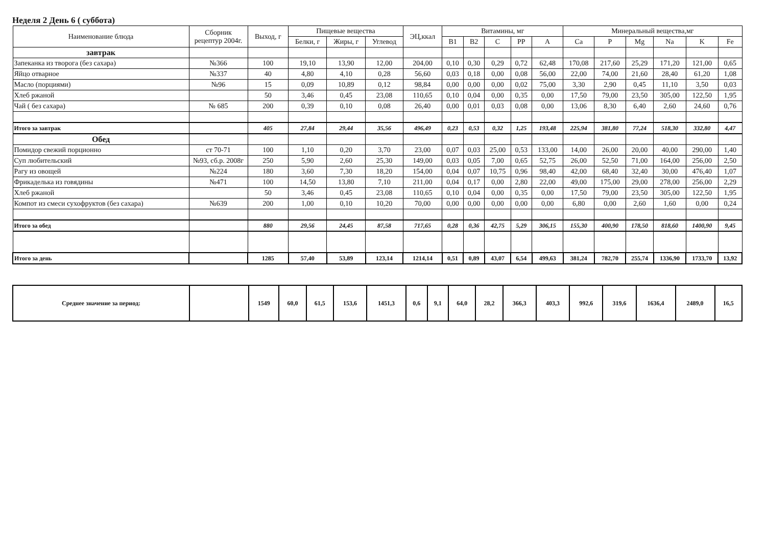Неделя 2 День 6 ( суббота)
| Наименование блюда | Сборник рецептур 2004г. | Выход, г | Пищевые вещества | | | ЭЦ,ккал | Витамины, мг | | | | | Минеральный вещества,мг | | | | | |
| --- | --- | --- | --- | --- | --- | --- | --- | --- | --- | --- | --- | --- | --- | --- | --- | --- | --- |
| | | | Белки, г | Жиры, г | Углевод | | B1 | B2 | C | PP | A | Ca | P | Mg | Na | K | Fe |
| завтрак | | | | | | | | | | | | | | | | | |
| Запеканка из творога (без сахара) | №366 | 100 | 19,10 | 13,90 | 12,00 | 204,00 | 0,10 | 0,30 | 0,29 | 0,72 | 62,48 | 170,08 | 217,60 | 25,29 | 171,20 | 121,00 | 0,65 |
| Яйцо отварное | №337 | 40 | 4,80 | 4,10 | 0,28 | 56,60 | 0,03 | 0,18 | 0,00 | 0,08 | 56,00 | 22,00 | 74,00 | 21,60 | 28,40 | 61,20 | 1,08 |
| Масло (порциями) | №96 | 15 | 0,09 | 10,89 | 0,12 | 98,84 | 0,00 | 0,00 | 0,00 | 0,02 | 75,00 | 3,30 | 2,90 | 0,45 | 11,10 | 3,50 | 0,03 |
| Хлеб ржаной | | 50 | 3,46 | 0,45 | 23,08 | 110,65 | 0,10 | 0,04 | 0,00 | 0,35 | 0,00 | 17,50 | 79,00 | 23,50 | 305,00 | 122,50 | 1,95 |
| Чай ( без сахара) | № 685 | 200 | 0,39 | 0,10 | 0,08 | 26,40 | 0,00 | 0,01 | 0,03 | 0,08 | 0,00 | 13,06 | 8,30 | 6,40 | 2,60 | 24,60 | 0,76 |
| Итого за завтрак | | 405 | 27,84 | 29,44 | 35,56 | 496,49 | 0,23 | 0,53 | 0,32 | 1,25 | 193,48 | 225,94 | 381,80 | 77,24 | 518,30 | 332,80 | 4,47 |
| Обед | | | | | | | | | | | | | | | | | |
| Помидор свежий порционно | ст 70-71 | 100 | 1,10 | 0,20 | 3,70 | 23,00 | 0,07 | 0,03 | 25,00 | 0,53 | 133,00 | 14,00 | 26,00 | 20,00 | 40,00 | 290,00 | 1,40 |
| Суп любительский | №93, сб.р. 2008г | 250 | 5,90 | 2,60 | 25,30 | 149,00 | 0,03 | 0,05 | 7,00 | 0,65 | 52,75 | 26,00 | 52,50 | 71,00 | 164,00 | 256,00 | 2,50 |
| Рагу из овощей | №224 | 180 | 3,60 | 7,30 | 18,20 | 154,00 | 0,04 | 0,07 | 10,75 | 0,96 | 98,40 | 42,00 | 68,40 | 32,40 | 30,00 | 476,40 | 1,07 |
| Фрикаделька из говядины | №471 | 100 | 14,50 | 13,80 | 7,10 | 211,00 | 0,04 | 0,17 | 0,00 | 2,80 | 22,00 | 49,00 | 175,00 | 29,00 | 278,00 | 256,00 | 2,29 |
| Хлеб ржаной | | 50 | 3,46 | 0,45 | 23,08 | 110,65 | 0,10 | 0,04 | 0,00 | 0,35 | 0,00 | 17,50 | 79,00 | 23,50 | 305,00 | 122,50 | 1,95 |
| Компот из смеси сухофруктов (без сахара) | №639 | 200 | 1,00 | 0,10 | 10,20 | 70,00 | 0,00 | 0,00 | 0,00 | 0,00 | 0,00 | 6,80 | 0,00 | 2,60 | 1,60 | 0,00 | 0,24 |
| Итого за обед | | 880 | 29,56 | 24,45 | 87,58 | 717,65 | 0,28 | 0,36 | 42,75 | 5,29 | 306,15 | 155,30 | 400,90 | 178,50 | 818,60 | 1400,90 | 9,45 |
| Итого за день | | 1285 | 57,40 | 53,89 | 123,14 | 1214,14 | 0,51 | 0,89 | 43,07 | 6,54 | 499,63 | 381,24 | 782,70 | 255,74 | 1336,90 | 1733,70 | 13,92 |
| Среднее значение за период: | | 1549 | 60,0 | 61,5 | 153,6 | 1451,3 | 0,6 | 9,1 | 64,0 | 28,2 | 366,3 | 403,3 | 992,6 | 319,6 | 1636,4 | 2489,0 | 16,5 |